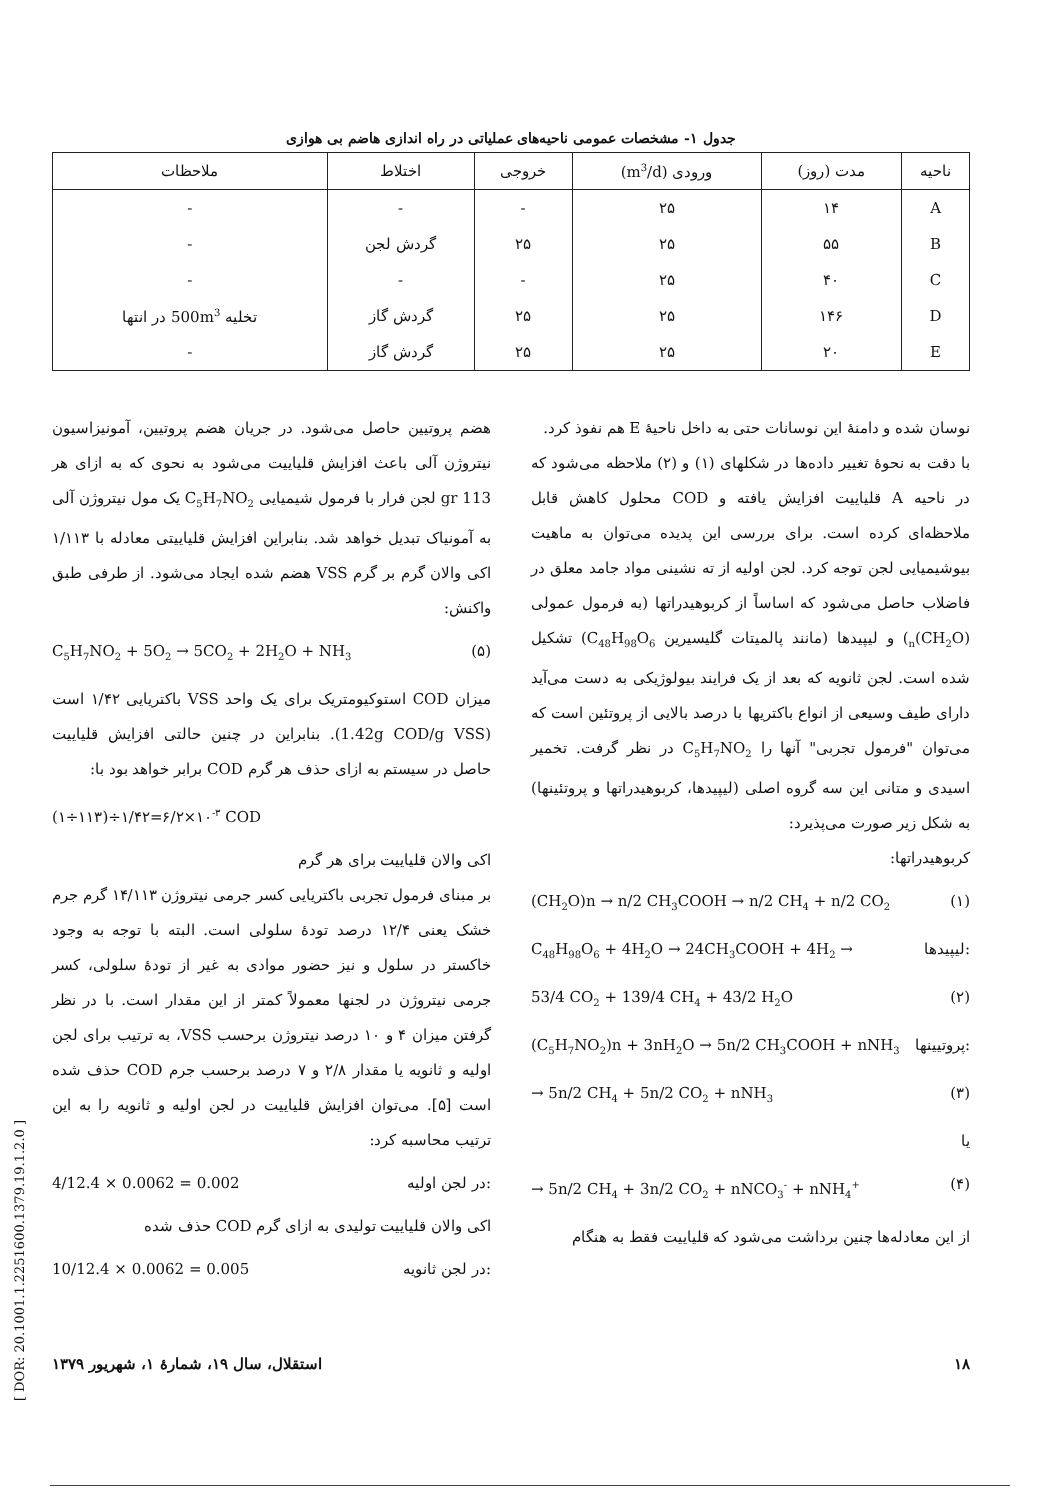جدول ۱- مشخصات عمومی ناحیه‌های عملیاتی در راه اندازی هاضم بی هوازی
| ناحیه | مدت (روز) | ورودی (m<sup>3</sup>/d) | خروجی | اختلاط | ملاحظات |
| --- | --- | --- | --- | --- | --- |
| A | ۱۴ | ۲۵ | - | - | - |
| B | ۵۵ | ۲۵ | ۲۵ | گردش لجن | - |
| C | ۴۰ | ۲۵ | - | - | - |
| D | ۱۴۶ | ۲۵ | ۲۵ | گردش گاز | تخلیه 500m<sup>3</sup> در انتها |
| E | ۲۰ | ۲۵ | ۲۵ | گردش گاز | - |
نوسان شده و دامنهٔ این نوسانات حتی به داخل ناحیهٔ E هم نفوذ کرد.
با دقت به نحوهٔ تغییر داده‌ها در شکلهای (۱) و (۲) ملاحظه می‌شود که در ناحیه A قلیاییت افزایش یافته و COD محلول کاهش قابل ملاحظه‌ای کرده است. برای بررسی این پدیده می‌توان به ماهیت بیوشیمیایی لجن توجه کرد. لجن اولیه از ته نشینی مواد جامد معلق در فاضلاب حاصل می‌شود که اساساً از کربوهیدراتها (به فرمول عمولی (CH<sub>2</sub>O)<sub>n</sub>) و لیپیدها (مانند پالمیتات گلیسیرین C<sub>48</sub>H<sub>98</sub>O<sub>6</sub>) تشکیل شده است. لجن ثانویه که بعد از یک فرایند بیولوژیکی به دست می‌آید دارای طیف وسیعی از انواع باکتریها با درصد بالایی از پروتئین است که می‌توان "فرمول تجربی" آنها را C<sub>5</sub>H<sub>7</sub>NO<sub>2</sub> در نظر گرفت. تخمیر اسیدی و متانی این سه گروه اصلی (لیپیدها، کربوهیدراتها و پروتئینها) به شکل زیر صورت می‌پذیرد:
کربوهیدراتها:
(CH<sub>2</sub>O)n → n/2 CH<sub>3</sub>COOH → n/2 CH<sub>4</sub> + n/2 CO<sub>2</sub> (۱)
C<sub>48</sub>H<sub>98</sub>O<sub>6</sub> + 4H<sub>2</sub>O → 24CH<sub>3</sub>COOH + 4H<sub>2</sub> → لیپیدها:
53/4 CO<sub>2</sub> + 139/4 CH<sub>4</sub> + 43/2 H<sub>2</sub>O (۲)
(C<sub>5</sub>H<sub>7</sub>NO<sub>2</sub>)n + 3nH<sub>2</sub>O → 5n/2 CH<sub>3</sub>COOH + nNH<sub>3</sub> پروتیینها:
→ 5n/2 CH<sub>4</sub> + 5n/2 CO<sub>2</sub> + nNH<sub>3</sub> (۳)
یا
→ 5n/2 CH<sub>4</sub> + 3n/2 CO<sub>2</sub> + nNCO<sub>3</sub><sup>-</sup> + nNH<sub>4</sub><sup>+</sup> (۴)
از این معادله‌ها چنین برداشت می‌شود که قلیاییت فقط به هنگام
هضم پروتیین حاصل می‌شود. در جریان هضم پروتیین، آمونیزاسیون نیتروژن آلی باعث افزایش قلیاییت می‌شود به نحوی که به ازای هر 113 gr لجن فرار با فرمول شیمیایی C<sub>5</sub>H<sub>7</sub>NO<sub>2</sub> یک مول نیتروژن آلی به آمونیاک تبدیل خواهد شد. بنابراین افزایش قلیاییتی معادله با ۱/۱۱۳ اکی والان گرم بر گرم VSS هضم شده ایجاد می‌شود. از طرفی طبق واکنش:
C<sub>5</sub>H<sub>7</sub>NO<sub>2</sub> + 5O<sub>2</sub> → 5CO<sub>2</sub> + 2H<sub>2</sub>O + NH<sub>3</sub> (۵)
میزان COD استوکیومتریک برای یک واحد VSS باکتریایی ۱/۴۲ است (1.42g COD/g VSS). بنابراین در چنین حالتی افزایش قلیاییت حاصل در سیستم به ازای حذف هر گرم COD برابر خواهد بود با:
(۱÷۱۱۳)÷۱/۴۲=۶/۲×۱۰<sup>-۳</sup> COD
اکی والان قلیاییت برای هر گرم
بر مبنای فرمول تجربی باکتریایی کسر جرمی نیتروژن ۱۴/۱۱۳ گرم جرم خشک یعنی ۱۲/۴ درصد تودهٔ سلولی است. البته با توجه به وجود خاکستر در سلول و نیز حضور موادی به غیر از تودهٔ سلولی، کسر جرمی نیتروژن در لجنها معمولاً کمتر از این مقدار است. با در نظر گرفتن میزان ۴ و ۱۰ درصد نیتروژن برحسب VSS، به ترتیب برای لجن اولیه و ثانویه یا مقدار ۲/۸ و ۷ درصد برحسب جرم COD حذف شده است [۵]. می‌توان افزایش قلیاییت در لجن اولیه و ثانویه را به این ترتیب محاسبه کرد:
4/12.4 × 0.0062 = 0.002 در لجن اولیه:
اکی والان قلیاییت تولیدی به ازای گرم COD حذف شده
10/12.4 × 0.0062 = 0.005 در لجن ثانویه:
۱۸ استقلال، سال ۱۹، شمارهٔ ۱، شهریور ۱۳۷۹
[ DOR: 20.1001.1.2251600.1379.19.1.2.0 ]